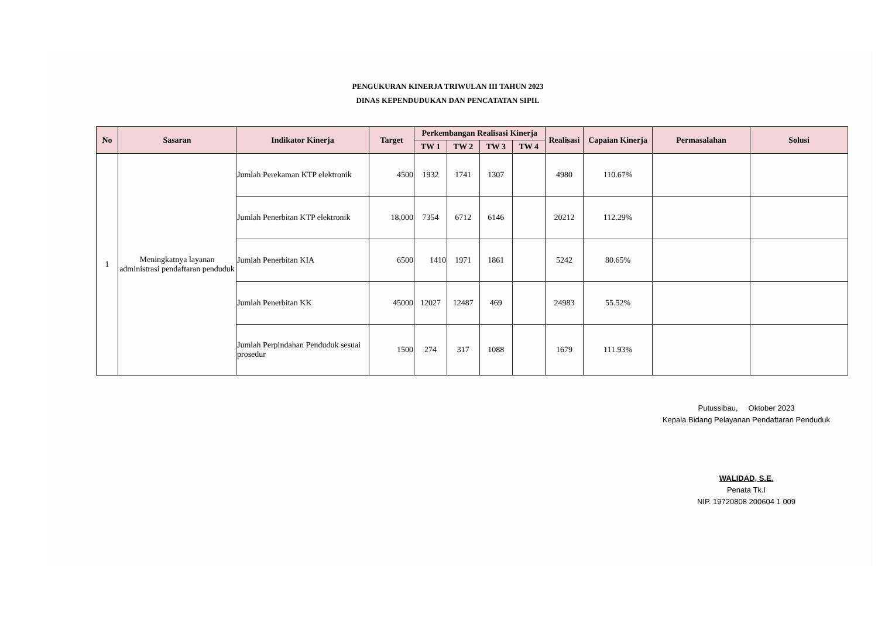PENGUKURAN KINERJA TRIWULAN III TAHUN 2023
DINAS KEPENDUDUKAN DAN PENCATATAN SIPIL
| No | Sasaran | Indikator Kinerja | Target | Perkembangan Realisasi Kinerja | | | | Realisasi | Capaian Kinerja | Permasalahan | Solusi |
| --- | --- | --- | --- | --- | --- | --- | --- | --- | --- | --- | --- |
| | | | | TW 1 | TW 2 | TW 3 | TW 4 | | | | |
| 1 | Meningkatnya layanan administrasi pendaftaran penduduk | Jumlah Perekaman KTP elektronik | 4500 | 1932 | 1741 | 1307 | | 4980 | 110.67% | | |
| | | Jumlah Penerbitan KTP elektronik | 18,000 | 7354 | 6712 | 6146 | | 20212 | 112.29% | | |
| | | Jumlah Penerbitan KIA | 6500 | 1410 | 1971 | 1861 | | 5242 | 80.65% | | |
| | | Jumlah Penerbitan KK | 45000 | 12027 | 12487 | 469 | | 24983 | 55.52% | | |
| | | Jumlah Perpindahan Penduduk sesuai prosedur | 1500 | 274 | 317 | 1088 | | 1679 | 111.93% | | |
Putussibau, Oktober 2023
Kepala Bidang Pelayanan Pendaftaran Penduduk
WALIDAD, S.E.
Penata Tk.I
NIP. 19720808 200604 1 009